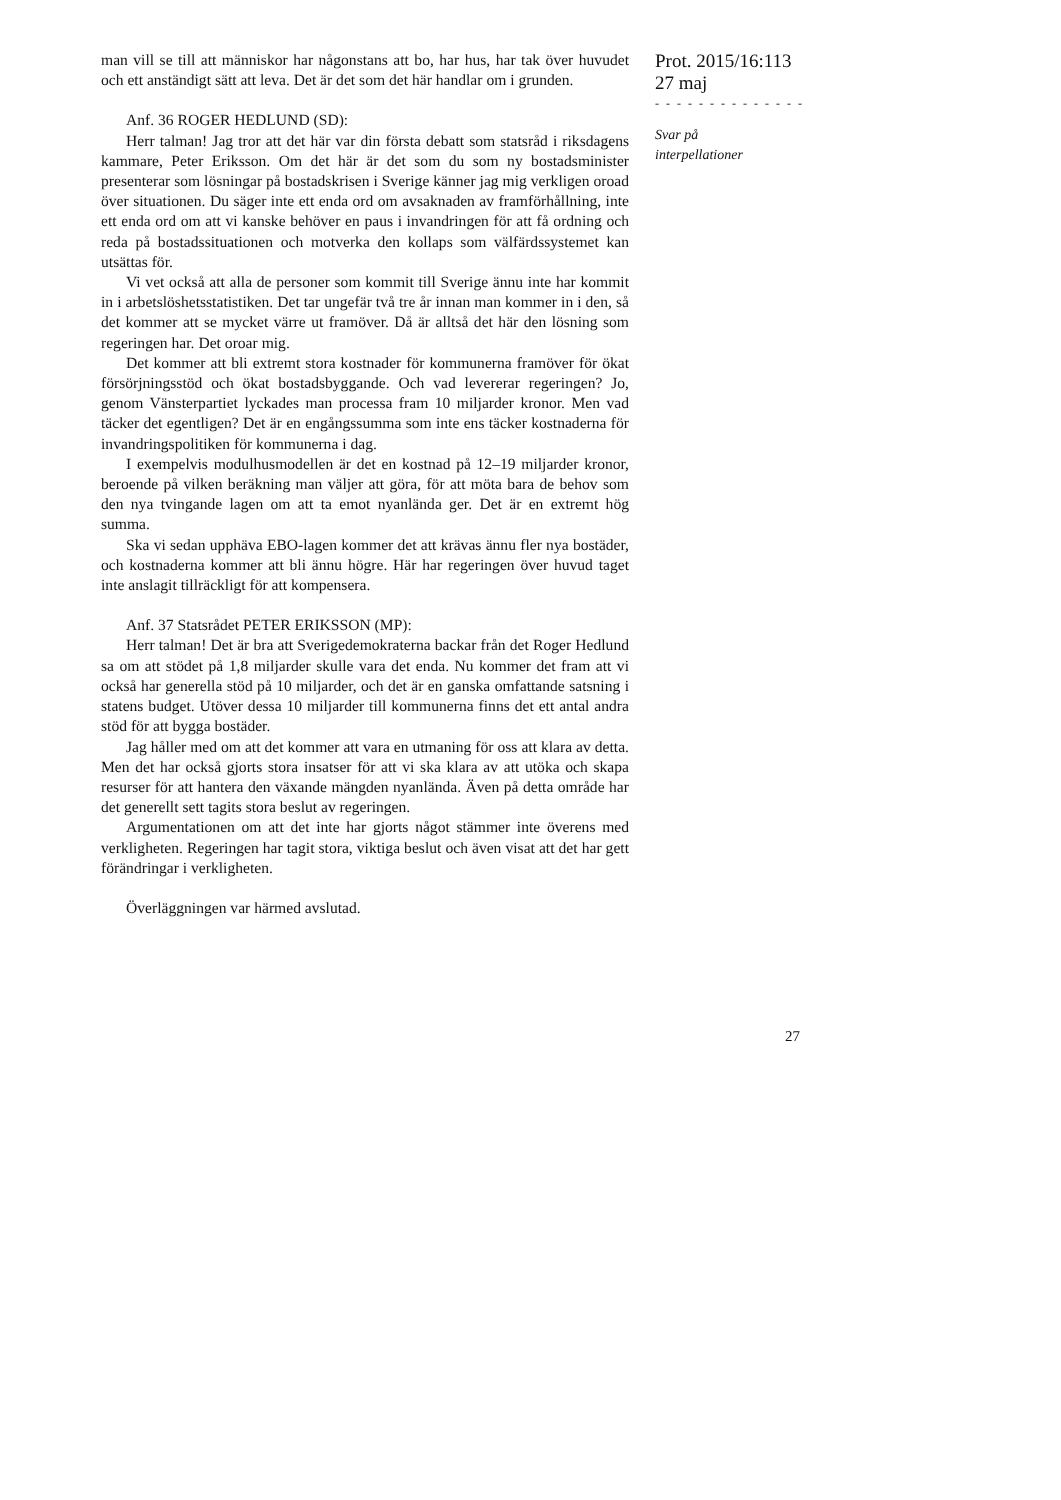man vill se till att människor har någonstans att bo, har hus, har tak över huvudet och ett anständigt sätt att leva. Det är det som det här handlar om i grunden.
Anf. 36 ROGER HEDLUND (SD):
Herr talman! Jag tror att det här var din första debatt som statsråd i riksdagens kammare, Peter Eriksson. Om det här är det som du som ny bostadsminister presenterar som lösningar på bostadskrisen i Sverige känner jag mig verkligen oroad över situationen. Du säger inte ett enda ord om avsaknaden av framförhållning, inte ett enda ord om att vi kanske behöver en paus i invandringen för att få ordning och reda på bostadssituationen och motverka den kollaps som välfärdssystemet kan utsättas för.
Vi vet också att alla de personer som kommit till Sverige ännu inte har kommit in i arbetslöshetsstatistiken. Det tar ungefär två tre år innan man kommer in i den, så det kommer att se mycket värre ut framöver. Då är alltså det här den lösning som regeringen har. Det oroar mig.
Det kommer att bli extremt stora kostnader för kommunerna framöver för ökat försörjningsstöd och ökat bostadsbyggande. Och vad levererar regeringen? Jo, genom Vänsterpartiet lyckades man processa fram 10 miljarder kronor. Men vad täcker det egentligen? Det är en engångssumma som inte ens täcker kostnaderna för invandringspolitiken för kommunerna i dag.
I exempelvis modulhusmodellen är det en kostnad på 12–19 miljarder kronor, beroende på vilken beräkning man väljer att göra, för att möta bara de behov som den nya tvingande lagen om att ta emot nyanlända ger. Det är en extremt hög summa.
Ska vi sedan upphäva EBO-lagen kommer det att krävas ännu fler nya bostäder, och kostnaderna kommer att bli ännu högre. Här har regeringen över huvud taget inte anslagit tillräckligt för att kompensera.
Anf. 37 Statsrådet PETER ERIKSSON (MP):
Herr talman! Det är bra att Sverigedemokraterna backar från det Roger Hedlund sa om att stödet på 1,8 miljarder skulle vara det enda. Nu kommer det fram att vi också har generella stöd på 10 miljarder, och det är en ganska omfattande satsning i statens budget. Utöver dessa 10 miljarder till kommunerna finns det ett antal andra stöd för att bygga bostäder.
Jag håller med om att det kommer att vara en utmaning för oss att klara av detta. Men det har också gjorts stora insatser för att vi ska klara av att utöka och skapa resurser för att hantera den växande mängden nyanlända. Även på detta område har det generellt sett tagits stora beslut av regeringen.
Argumentationen om att det inte har gjorts något stämmer inte överens med verkligheten. Regeringen har tagit stora, viktiga beslut och även visat att det har gett förändringar i verkligheten.
Överläggningen var härmed avslutad.
Prot. 2015/16:113
27 maj
- - - - - - - - - - - - - -
Svar på
interpellationer
27